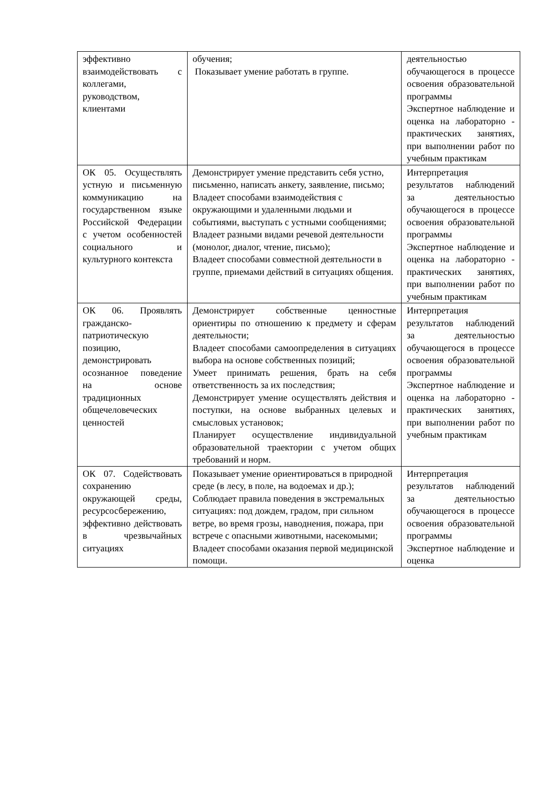| эффективно взаимодействовать с коллегами, руководством, клиентами | обучения; Показывает умение работать в группе. | деятельностью обучающегося в процессе освоения образовательной программы Экспертное наблюдение и оценка на лабораторно - практических занятиях, при выполнении работ по учебным практикам |
| ОК 05. Осуществлять устную и письменную коммуникацию на государственном языке Российской Федерации с учетом особенностей социального и культурного контекста | Демонстрирует умение представить себя устно, письменно, написать анкету, заявление, письмо; Владеет способами взаимодействия с окружающими и удаленными людьми и событиями, выступать с устными сообщениями; Владеет разными видами речевой деятельности (монолог, диалог, чтение, письмо); Владеет способами совместной деятельности в группе, приемами действий в ситуациях общения. | Интерпретация результатов наблюдений за деятельностью обучающегося в процессе освоения образовательной программы Экспертное наблюдение и оценка на лабораторно - практических занятиях, при выполнении работ по учебным практикам |
| ОК 06. Проявлять гражданско-патриотическую позицию, демонстрировать осознанное поведение на основе традиционных общечеловеческих ценностей | Демонстрирует собственные ценностные ориентиры по отношению к предмету и сферам деятельности; Владеет способами самоопределения в ситуациях выбора на основе собственных позиций; Умеет принимать решения, брать на себя ответственность за их последствия; Демонстрирует умение осуществлять действия и поступки, на основе выбранных целевых и смысловых установок; Планирует осуществление индивидуальной образовательной траектории с учетом общих требований и норм. | Интерпретация результатов наблюдений за деятельностью обучающегося в процессе освоения образовательной программы Экспертное наблюдение и оценка на лабораторно - практических занятиях, при выполнении работ по учебным практикам |
| ОК 07. Содействовать сохранению окружающей среды, ресурсосбережению, эффективно действовать в чрезвычайных ситуациях | Показывает умение ориентироваться в природной среде (в лесу, в поле, на водоемах и др.); Соблюдает правила поведения в экстремальных ситуациях: под дождем, градом, при сильном ветре, во время грозы, наводнения, пожара, при встрече с опасными животными, насекомыми; Владеет способами оказания первой медицинской помощи. | Интерпретация результатов наблюдений за деятельностью обучающегося в процессе освоения образовательной программы Экспертное наблюдение и оценка |